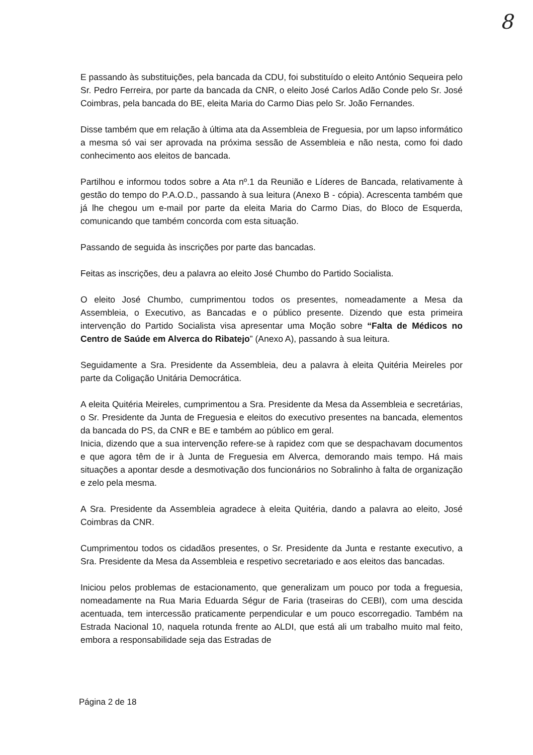8
E passando às substituições, pela bancada da CDU, foi substituído o eleito António Sequeira pelo Sr. Pedro Ferreira, por parte da bancada da CNR, o eleito José Carlos Adão Conde pelo Sr. José Coimbras, pela bancada do BE, eleita Maria do Carmo Dias pelo Sr. João Fernandes.
Disse também que em relação à última ata da Assembleia de Freguesia, por um lapso informático a mesma só vai ser aprovada na próxima sessão de Assembleia e não nesta, como foi dado conhecimento aos eleitos de bancada.
Partilhou e informou todos sobre a Ata nº.1 da Reunião e Líderes de Bancada, relativamente à gestão do tempo do P.A.O.D., passando à sua leitura (Anexo B - cópia). Acrescenta também que já lhe chegou um e-mail por parte da eleita Maria do Carmo Dias, do Bloco de Esquerda, comunicando que também concorda com esta situação.
Passando de seguida às inscrições por parte das bancadas.
Feitas as inscrições, deu a palavra ao eleito José Chumbo do Partido Socialista.
O eleito José Chumbo, cumprimentou todos os presentes, nomeadamente a Mesa da Assembleia, o Executivo, as Bancadas e o público presente. Dizendo que esta primeira intervenção do Partido Socialista visa apresentar uma Moção sobre “Falta de Médicos no Centro de Saúde em Alverca do Ribatejo” (Anexo A), passando à sua leitura.
Seguidamente a Sra. Presidente da Assembleia, deu a palavra à eleita Quitéria Meireles por parte da Coligação Unitária Democrática.
A eleita Quitéria Meireles, cumprimentou a Sra. Presidente da Mesa da Assembleia e secretárias, o Sr. Presidente da Junta de Freguesia e eleitos do executivo presentes na bancada, elementos da bancada do PS, da CNR e BE e também ao público em geral.
Inicia, dizendo que a sua intervenção refere-se à rapidez com que se despachavam documentos e que agora têm de ir à Junta de Freguesia em Alverca, demorando mais tempo. Há mais situações a apontar desde a desmotivação dos funcionários no Sobralinho à falta de organização e zelo pela mesma.
A Sra. Presidente da Assembleia agradece à eleita Quitéria, dando a palavra ao eleito, José Coimbras da CNR.
Cumprimentou todos os cidadãos presentes, o Sr. Presidente da Junta e restante executivo, a Sra. Presidente da Mesa da Assembleia e respetivo secretariado e aos eleitos das bancadas.
Iniciou pelos problemas de estacionamento, que generalizam um pouco por toda a freguesia, nomeadamente na Rua Maria Eduarda Ségur de Faria (traseiras do CEBI), com uma descida acentuada, tem intercessão praticamente perpendicular e um pouco escorregadio. Também na Estrada Nacional 10, naquela rotunda frente ao ALDI, que está ali um trabalho muito mal feito, embora a responsabilidade seja das Estradas de
Página 2 de 18